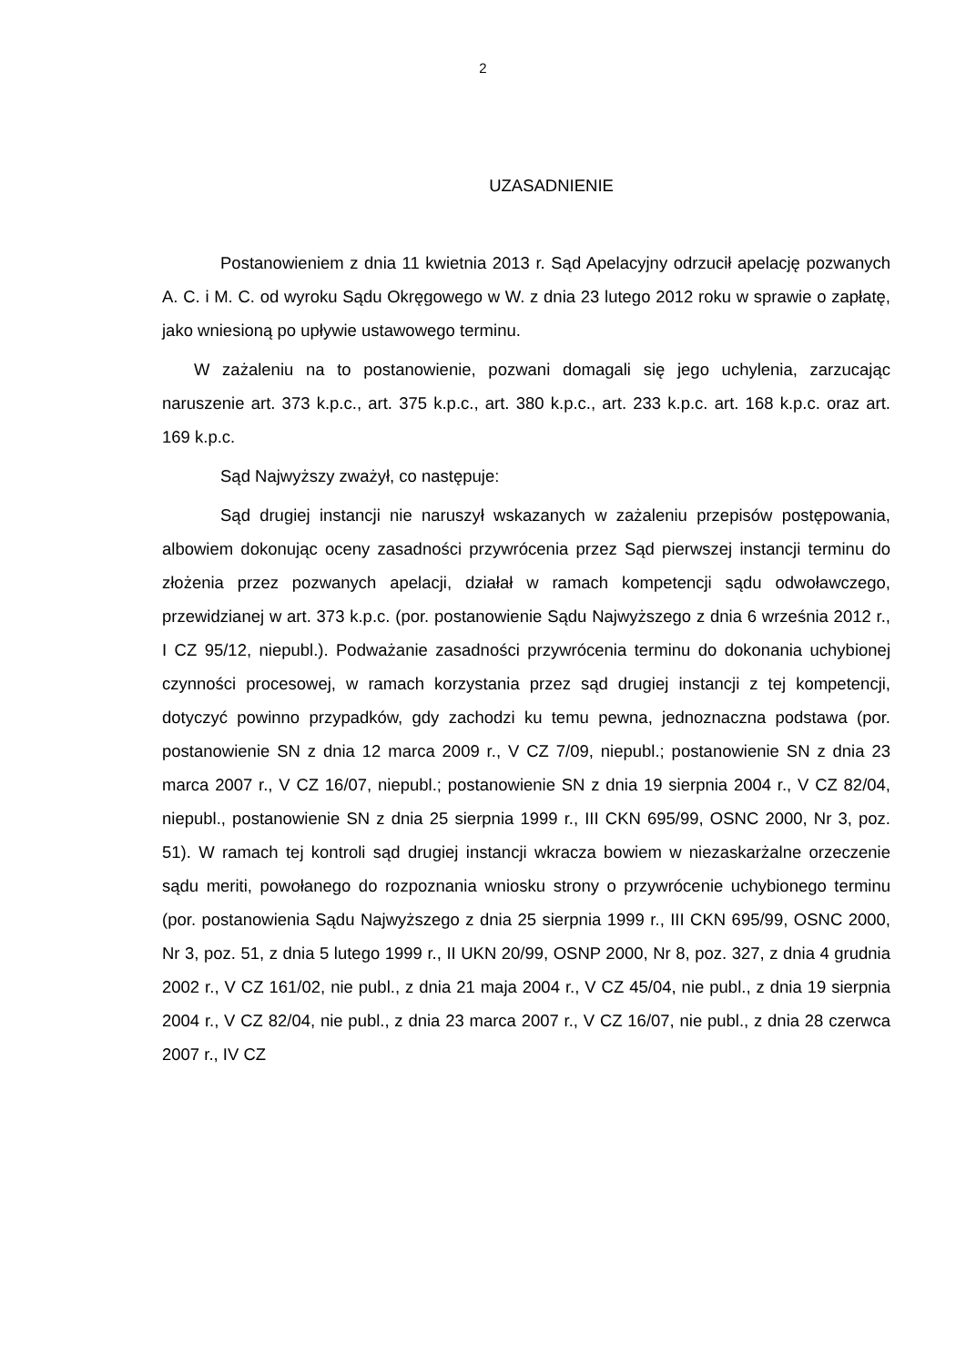2
UZASADNIENIE
Postanowieniem z dnia 11 kwietnia 2013 r. Sąd Apelacyjny odrzucił apelację pozwanych A. C. i M. C. od wyroku Sądu Okręgowego w W. z dnia 23 lutego 2012 roku w sprawie o zapłatę, jako wniesioną po upływie ustawowego terminu.
W zażaleniu na to postanowienie, pozwani domagali się jego uchylenia, zarzucając naruszenie art. 373 k.p.c., art. 375 k.p.c., art. 380 k.p.c., art. 233 k.p.c. art. 168 k.p.c. oraz art. 169 k.p.c.
Sąd Najwyższy zważył, co następuje:
Sąd drugiej instancji nie naruszył wskazanych w zażaleniu przepisów postępowania, albowiem dokonując oceny zasadności przywrócenia przez Sąd pierwszej instancji terminu do złożenia przez pozwanych apelacji, działał w ramach kompetencji sądu odwoławczego, przewidzianej w art. 373 k.p.c. (por. postanowienie Sądu Najwyższego z dnia 6 września 2012 r., I CZ 95/12, niepubl.). Podważanie zasadności przywrócenia terminu do dokonania uchybionej czynności procesowej, w ramach korzystania przez sąd drugiej instancji z tej kompetencji, dotyczyć powinno przypadków, gdy zachodzi ku temu pewna, jednoznaczna podstawa (por. postanowienie SN z dnia 12 marca 2009 r., V CZ 7/09, niepubl.; postanowienie SN z dnia 23 marca 2007 r., V CZ 16/07, niepubl.; postanowienie SN z dnia 19 sierpnia 2004 r., V CZ 82/04, niepubl., postanowienie SN z dnia 25 sierpnia 1999 r., III CKN 695/99, OSNC 2000, Nr 3, poz. 51). W ramach tej kontroli sąd drugiej instancji wkracza bowiem w niezaskarżalne orzeczenie sądu meriti, powołanego do rozpoznania wniosku strony o przywrócenie uchybionego terminu (por. postanowienia Sądu Najwyższego z dnia 25 sierpnia 1999 r., III CKN 695/99, OSNC 2000, Nr 3, poz. 51, z dnia 5 lutego 1999 r., II UKN 20/99, OSNP 2000, Nr 8, poz. 327, z dnia 4 grudnia 2002 r., V CZ 161/02, nie publ., z dnia 21 maja 2004 r., V CZ 45/04, nie publ., z dnia 19 sierpnia 2004 r., V CZ 82/04, nie publ., z dnia 23 marca 2007 r., V CZ 16/07, nie publ., z dnia 28 czerwca 2007 r., IV CZ